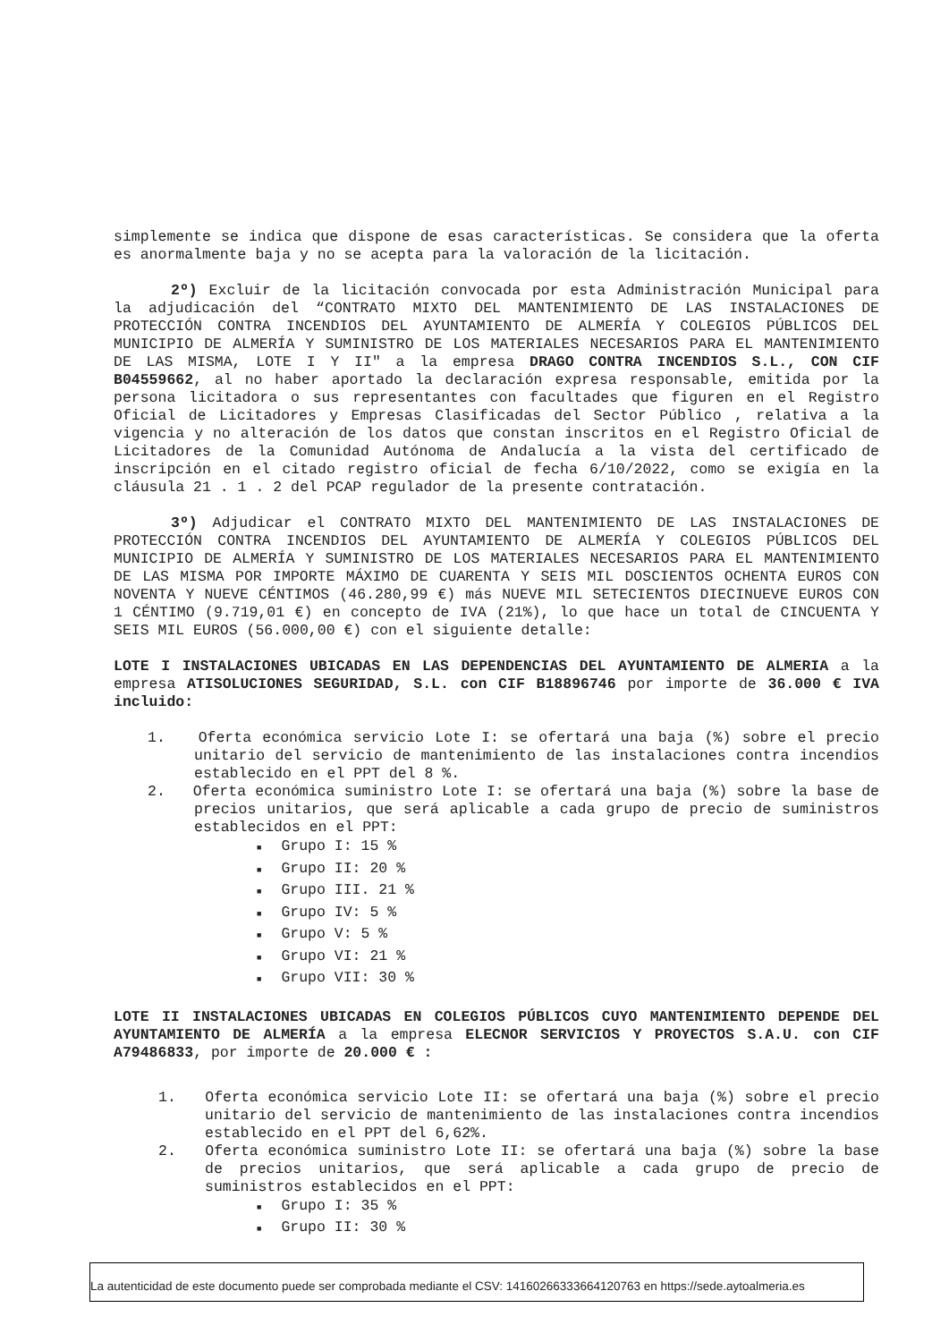simplemente se indica que dispone de esas características. Se considera que la oferta es anormalmente baja y no se acepta para la valoración de la licitación.
2º) Excluir de la licitación convocada por esta Administración Municipal para la adjudicación del “CONTRATO MIXTO DEL MANTENIMIENTO DE LAS INSTALACIONES DE PROTECCIÓN CONTRA INCENDIOS DEL AYUNTAMIENTO DE ALMERÍA Y COLEGIOS PÚBLICOS DEL MUNICIPIO DE ALMERÍA Y SUMINISTRO DE LOS MATERIALES NECESARIOS PARA EL MANTENIMIENTO DE LAS MISMA, LOTE I Y II" a la empresa DRAGO CONTRA INCENDIOS S.L., CON CIF B04559662, al no haber aportado la declaración expresa responsable, emitida por la persona licitadora o sus representantes con facultades que figuren en el Registro Oficial de Licitadores y Empresas Clasificadas del Sector Público , relativa a la vigencia y no alteración de los datos que constan inscritos en el Registro Oficial de Licitadores de la Comunidad Autónoma de Andalucía a la vista del certificado de inscripción en el citado registro oficial de fecha 6/10/2022, como se exigía en la cláusula 21 . 1 . 2 del PCAP regulador de la presente contratación.
3º) Adjudicar el CONTRATO MIXTO DEL MANTENIMIENTO DE LAS INSTALACIONES DE PROTECCIÓN CONTRA INCENDIOS DEL AYUNTAMIENTO DE ALMERÍA Y COLEGIOS PÚBLICOS DEL MUNICIPIO DE ALMERÍA Y SUMINISTRO DE LOS MATERIALES NECESARIOS PARA EL MANTENIMIENTO DE LAS MISMA POR IMPORTE MÁXIMO DE CUARENTA Y SEIS MIL DOSCIENTOS OCHENTA EUROS CON NOVENTA Y NUEVE CÉNTIMOS (46.280,99 €) más NUEVE MIL SETECIENTOS DIECINUEVE EUROS CON 1 CÉNTIMO (9.719,01 €) en concepto de IVA (21%), lo que hace un total de CINCUENTA Y SEIS MIL EUROS (56.000,00 €) con el siguiente detalle:
LOTE I INSTALACIONES UBICADAS EN LAS DEPENDENCIAS DEL AYUNTAMIENTO DE ALMERIA a la empresa ATISOLUCIONES SEGURIDAD, S.L. con CIF B18896746 por importe de 36.000 € IVA incluido:
1. Oferta económica servicio Lote I: se ofertará una baja (%) sobre el precio unitario del servicio de mantenimiento de las instalaciones contra incendios establecido en el PPT del 8 %.
2. Oferta económica suministro Lote I: se ofertará una baja (%) sobre la base de precios unitarios, que será aplicable a cada grupo de precio de suministros establecidos en el PPT:
■ Grupo I: 15 %
■ Grupo II: 20 %
■ Grupo III. 21 %
■ Grupo IV: 5 %
■ Grupo V: 5 %
■ Grupo VI: 21 %
■ Grupo VII: 30 %
LOTE II INSTALACIONES UBICADAS EN COLEGIOS PÚBLICOS CUYO MANTENIMIENTO DEPENDE DEL AYUNTAMIENTO DE ALMERÍA a la empresa ELECNOR SERVICIOS Y PROYECTOS S.A.U. con CIF A79486833, por importe de 20.000 € :
1. Oferta económica servicio Lote II: se ofertará una baja (%) sobre el precio unitario del servicio de mantenimiento de las instalaciones contra incendios establecido en el PPT del 6,62%.
2. Oferta económica suministro Lote II: se ofertará una baja (%) sobre la base de precios unitarios, que será aplicable a cada grupo de precio de suministros establecidos en el PPT:
■ Grupo I: 35 %
■ Grupo II: 30 %
La autenticidad de este documento puede ser comprobada mediante el CSV: 14160266333664120763 en https://sede.aytoalmeria.es